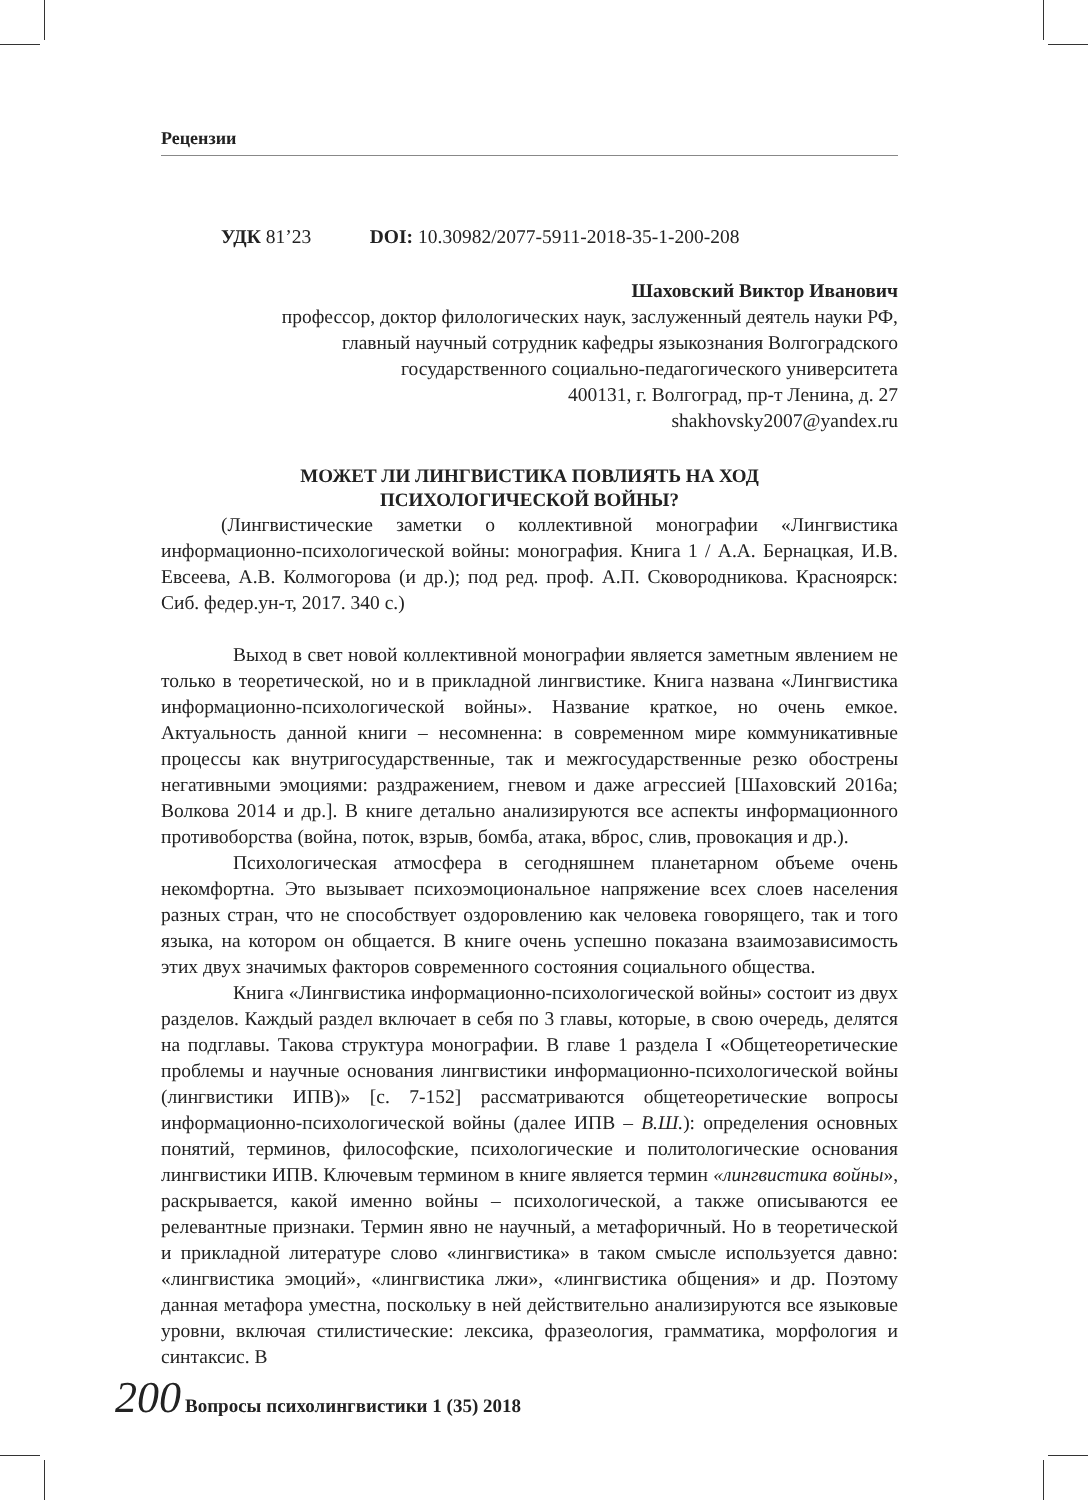Рецензии
УДК 81’23 DOI: 10.30982/2077-5911-2018-35-1-200-208
Шаховский Виктор Иванович
профессор, доктор филологических наук, заслуженный деятель науки РФ,
главный научный сотрудник кафедры языкознания Волгоградского
государственного социально-педагогического университета
400131, г. Волгоград, пр-т Ленина, д. 27
shakhovsky2007@yandex.ru
МОЖЕТ ЛИ ЛИНГВИСТИКА ПОВЛИЯТЬ НА ХОД
ПСИХОЛОГИЧЕСКОЙ ВОЙНЫ?
(Лингвистические заметки о коллективной монографии «Лингвистика информационно-психологической войны: монография. Книга 1 / А.А. Бернацкая, И.В. Евсеева, А.В. Колмогорова (и др.); под ред. проф. А.П. Сковородникова. Красноярск: Сиб. федер.ун-т, 2017. 340 с.)
Выход в свет новой коллективной монографии является заметным явлением не только в теоретической, но и в прикладной лингвистике. Книга названа «Лингвистика информационно-психологической войны». Название краткое, но очень емкое. Актуальность данной книги – несомненна: в современном мире коммуникативные процессы как внутригосударственные, так и межгосударственные резко обострены негативными эмоциями: раздражением, гневом и даже агрессией [Шаховский 2016а; Волкова 2014 и др.]. В книге детально анализируются все аспекты информационного противоборства (война, поток, взрыв, бомба, атака, вброс, слив, провокация и др.).
Психологическая атмосфера в сегодняшнем планетарном объеме очень некомфортна. Это вызывает психоэмоциональное напряжение всех слоев населения разных стран, что не способствует оздоровлению как человека говорящего, так и того языка, на котором он общается. В книге очень успешно показана взаимозависимость этих двух значимых факторов современного состояния социального общества.
Книга «Лингвистика информационно-психологической войны» состоит из двух разделов. Каждый раздел включает в себя по 3 главы, которые, в свою очередь, делятся на подглавы. Такова структура монографии. В главе 1 раздела I «Общетеоретические проблемы и научные основания лингвистики информационно-психологической войны (лингвистики ИПВ)» [с. 7-152] рассматриваются общетеоретические вопросы информационно-психологической войны (далее ИПВ – В.Ш.): определения основных понятий, терминов, философские, психологические и политологические основания лингвистики ИПВ. Ключевым термином в книге является термин «лингвистика войны», раскрывается, какой именно войны – психологической, а также описываются ее релевантные признаки. Термин явно не научный, а метафоричный. Но в теоретической и прикладной литературе слово «лингвистика» в таком смысле используется давно: «лингвистика эмоций», «лингвистика лжи», «лингвистика общения» и др. Поэтому данная метафора уместна, поскольку в ней действительно анализируются все языковые уровни, включая стилистические: лексика, фразеология, грамматика, морфология и синтаксис. В
200 Вопросы психолингвистики 1 (35) 2018